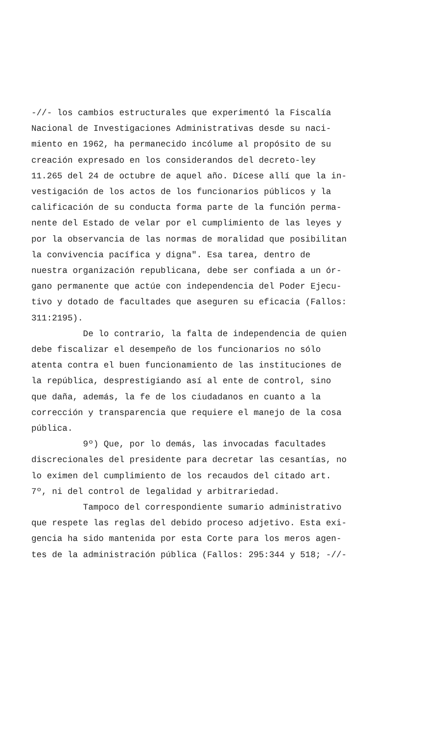-//- los cambios estructurales que experimentó la Fiscalía Nacional de Investigaciones Administrativas desde su naci- miento en 1962, ha permanecido incólume al propósito de su creación expresado en los considerandos del decreto-ley 11.265 del 24 de octubre de aquel año. Dícese allí que la in- vestigación de los actos de los funcionarios públicos y la calificación de su conducta forma parte de la función perma- nente del Estado de velar por el cumplimiento de las leyes y por la observancia de las normas de moralidad que posibilitan la convivencia pacífica y digna". Esa tarea, dentro de nuestra organización republicana, debe ser confiada a un ór- gano permanente que actúe con independencia del Poder Ejecu- tivo y dotado de facultades que aseguren su eficacia (Fallos: 311:2195). De lo contrario, la falta de independencia de quien debe fiscalizar el desempeño de los funcionarios no sólo atenta contra el buen funcionamiento de las instituciones de la república, desprestigiando así al ente de control, sino que daña, además, la fe de los ciudadanos en cuanto a la corrección y transparencia que requiere el manejo de la cosa pública. 9º) Que, por lo demás, las invocadas facultades discrecionales del presidente para decretar las cesantías, no lo eximen del cumplimiento de los recaudos del citado art. 7º, ni del control de legalidad y arbitrariedad. Tampoco del correspondiente sumario administrativo que respete las reglas del debido proceso adjetivo. Esta exi- gencia ha sido mantenida por esta Corte para los meros agen- tes de la administración pública (Fallos: 295:344 y 518; -//-